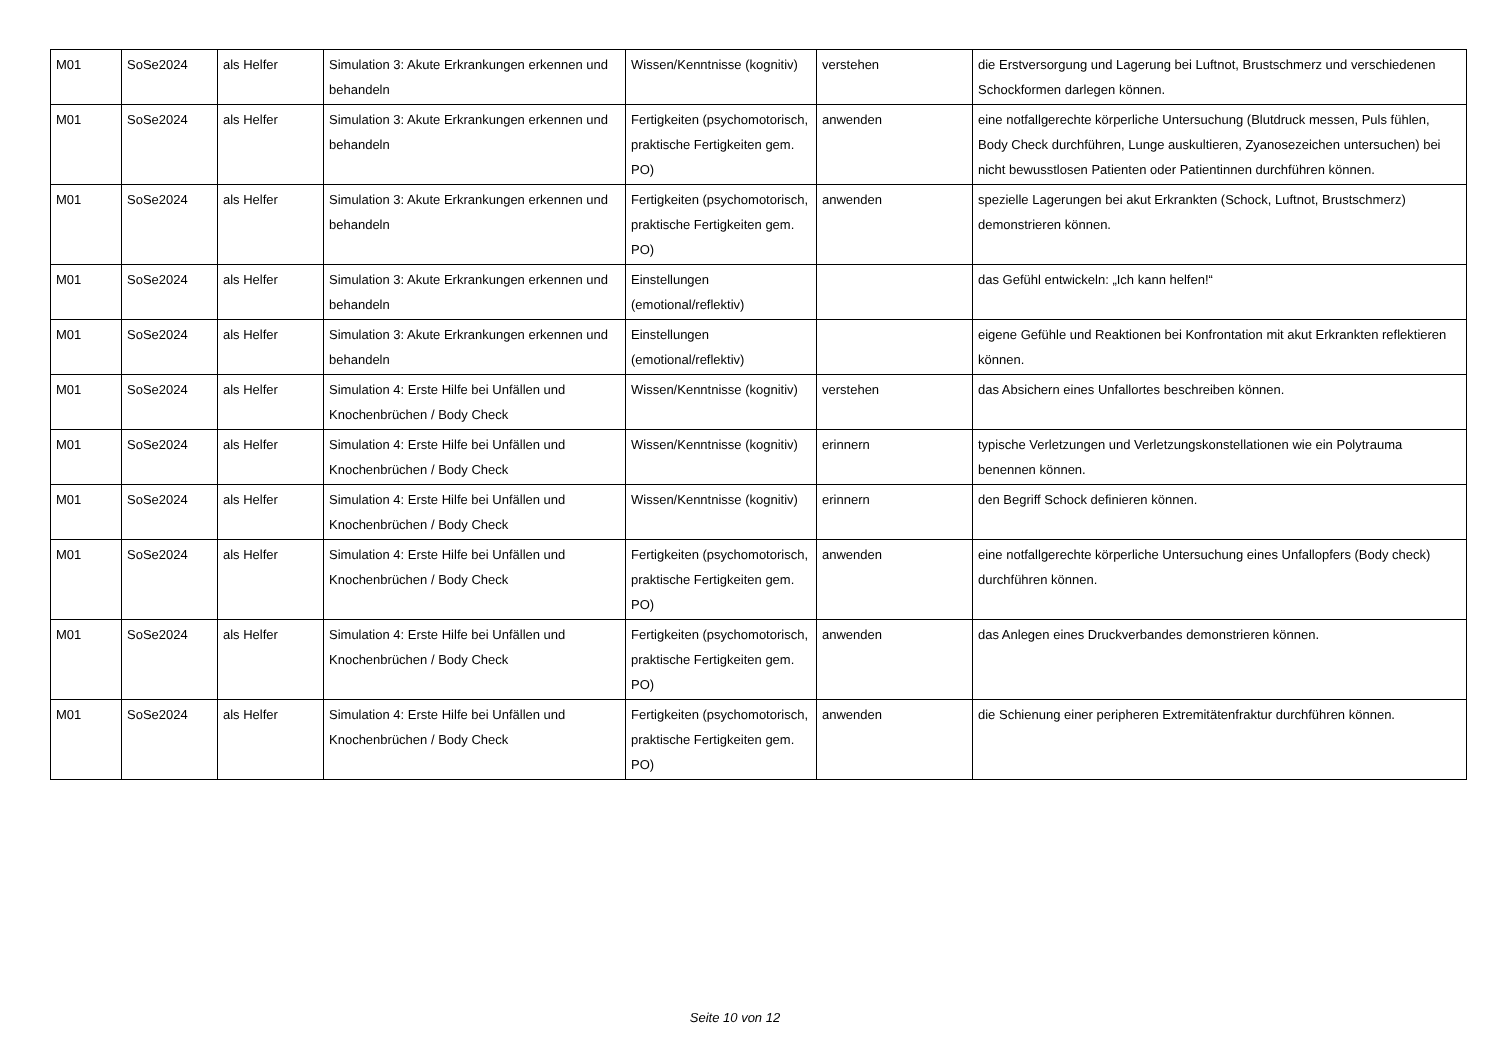| M01 | SoSe2024 | als Helfer | Simulation 3: Akute Erkrankungen erkennen und behandeln | Wissen/Kenntnisse (kognitiv) | verstehen | die Erstversorgung und Lagerung bei Luftnot, Brustschmerz und verschiedenen Schockformen darlegen können. |
| M01 | SoSe2024 | als Helfer | Simulation 3: Akute Erkrankungen erkennen und behandeln | Fertigkeiten (psychomotorisch, praktische Fertigkeiten gem. PO) | anwenden | eine notfallgerechte körperliche Untersuchung (Blutdruck messen, Puls fühlen, Body Check durchführen, Lunge auskultieren, Zyanosezeichen untersuchen) bei nicht bewusstlosen Patienten oder Patientinnen durchführen können. |
| M01 | SoSe2024 | als Helfer | Simulation 3: Akute Erkrankungen erkennen und behandeln | Fertigkeiten (psychomotorisch, praktische Fertigkeiten gem. PO) | anwenden | spezielle Lagerungen bei akut Erkrankten (Schock, Luftnot, Brustschmerz) demonstrieren können. |
| M01 | SoSe2024 | als Helfer | Simulation 3: Akute Erkrankungen erkennen und behandeln | Einstellungen (emotional/reflektiv) | | das Gefühl entwickeln: „Ich kann helfen!“ |
| M01 | SoSe2024 | als Helfer | Simulation 3: Akute Erkrankungen erkennen und behandeln | Einstellungen (emotional/reflektiv) | | eigene Gefühle und Reaktionen bei Konfrontation mit akut Erkrankten reflektieren können. |
| M01 | SoSe2024 | als Helfer | Simulation 4: Erste Hilfe bei Unfällen und Knochenbrüchen / Body Check | Wissen/Kenntnisse (kognitiv) | verstehen | das Absichern eines Unfallortes beschreiben können. |
| M01 | SoSe2024 | als Helfer | Simulation 4: Erste Hilfe bei Unfällen und Knochenbrüchen / Body Check | Wissen/Kenntnisse (kognitiv) | erinnern | typische Verletzungen und Verletzungskonstellationen wie ein Polytrauma benennen können. |
| M01 | SoSe2024 | als Helfer | Simulation 4: Erste Hilfe bei Unfällen und Knochenbrüchen / Body Check | Wissen/Kenntnisse (kognitiv) | erinnern | den Begriff Schock definieren können. |
| M01 | SoSe2024 | als Helfer | Simulation 4: Erste Hilfe bei Unfällen und Knochenbrüchen / Body Check | Fertigkeiten (psychomotorisch, praktische Fertigkeiten gem. PO) | anwenden | eine notfallgerechte körperliche Untersuchung eines Unfallopfers (Body check) durchführen können. |
| M01 | SoSe2024 | als Helfer | Simulation 4: Erste Hilfe bei Unfällen und Knochenbrüchen / Body Check | Fertigkeiten (psychomotorisch, praktische Fertigkeiten gem. PO) | anwenden | das Anlegen eines Druckverbandes demonstrieren können. |
| M01 | SoSe2024 | als Helfer | Simulation 4: Erste Hilfe bei Unfällen und Knochenbrüchen / Body Check | Fertigkeiten (psychomotorisch, praktische Fertigkeiten gem. PO) | anwenden | die Schienung einer peripheren Extremitätenfraktur durchführen können. |
Seite 10 von 12